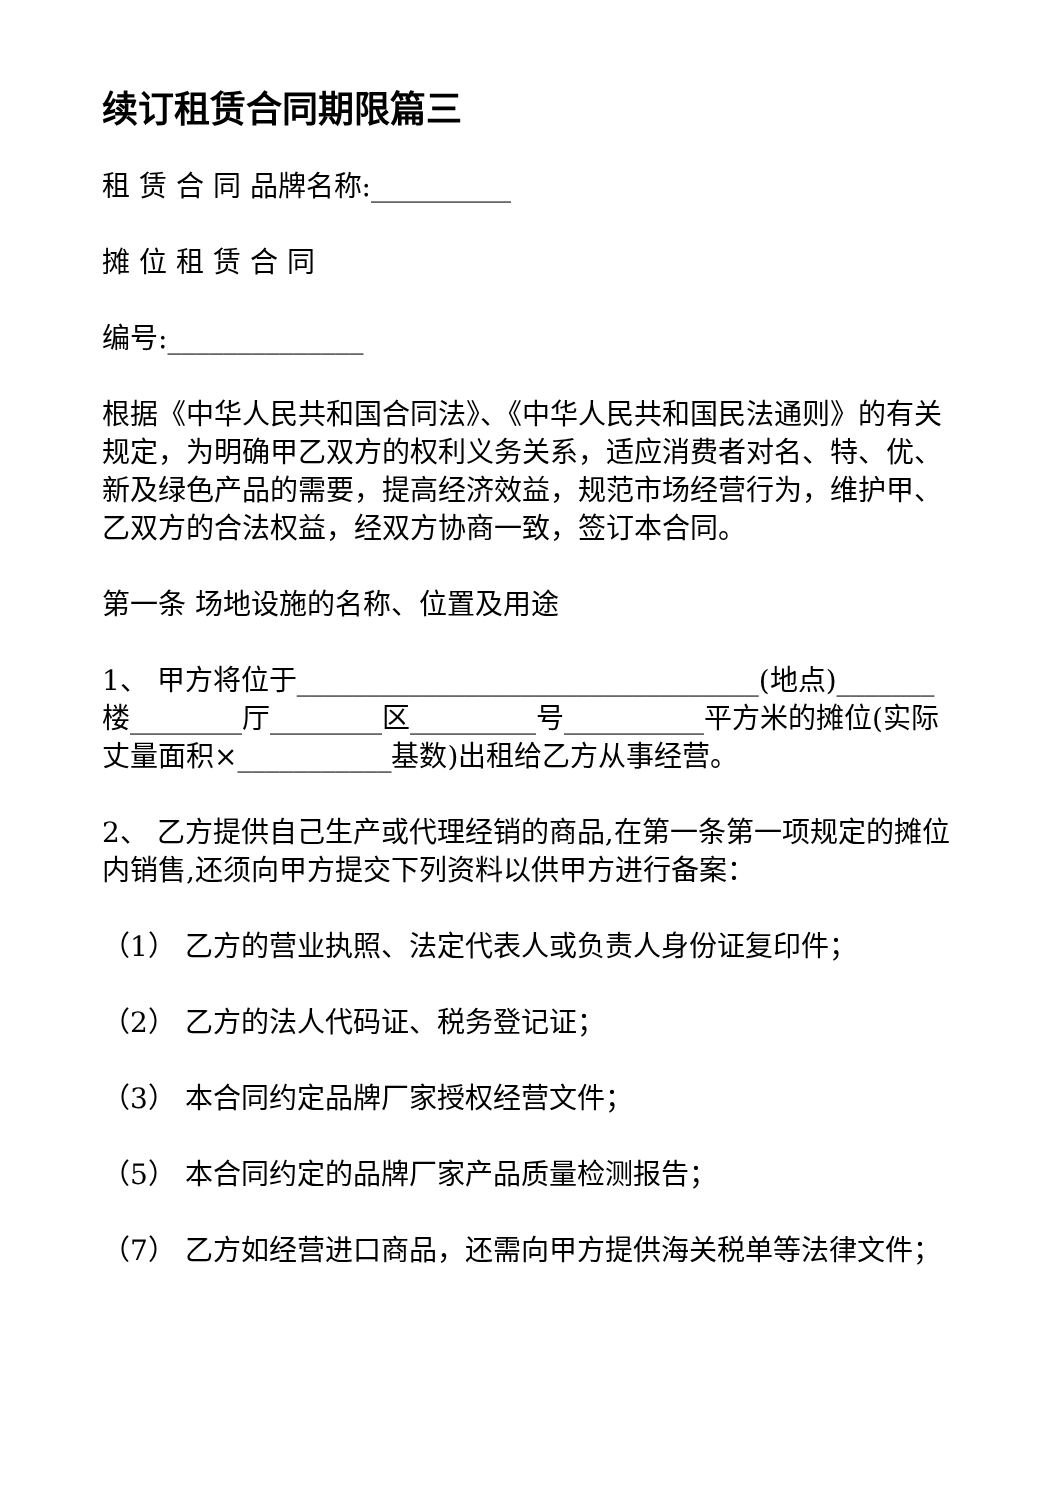续订租赁合同期限篇三
租 赁 合 同 品牌名称:__________
摊 位 租 赁 合 同
编号:______________
根据《中华人民共和国合同法》、《中华人民共和国民法通则》的有关规定，为明确甲乙双方的权利义务关系，适应消费者对名、特、优、新及绿色产品的需要，提高经济效益，规范市场经营行为，维护甲、乙双方的合法权益，经双方协商一致，签订本合同。
第一条 场地设施的名称、位置及用途
1、 甲方将位于_________________________________(地点)_______楼________厅________区_________号__________平方米的摊位(实际丈量面积×___________基数)出租给乙方从事经营。
2、 乙方提供自己生产或代理经销的商品,在第一条第一项规定的摊位内销售,还须向甲方提交下列资料以供甲方进行备案：
（1） 乙方的营业执照、法定代表人或负责人身份证复印件；
（2） 乙方的法人代码证、税务登记证；
（3） 本合同约定品牌厂家授权经营文件；
（5） 本合同约定的品牌厂家产品质量检测报告；
（7） 乙方如经营进口商品，还需向甲方提供海关税单等法律文件；